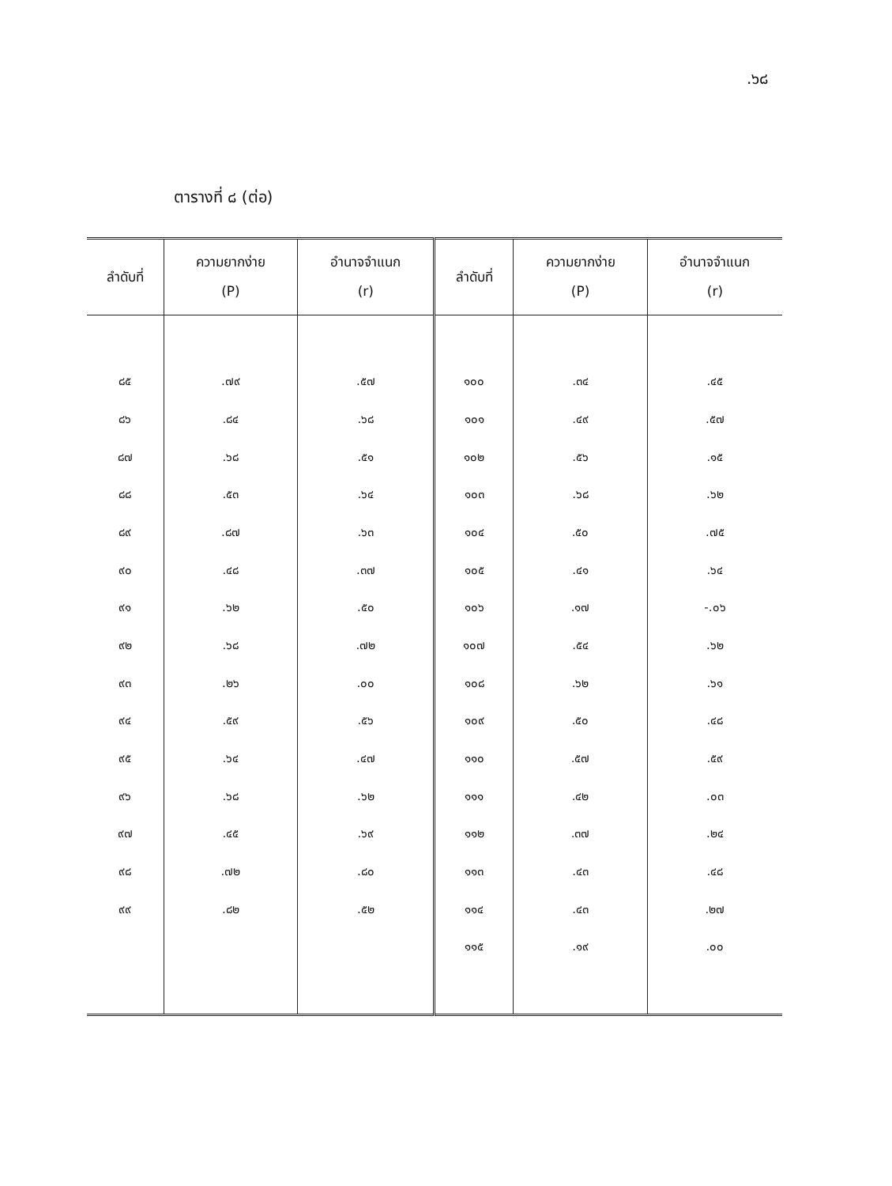.๖๘
ตารางที่ ๘ (ต่อ)
| ลำดับที่ | ความยากง่าย (P) | อำนาจจำแนก (r) | ลำดับที่ | ความยากง่าย (P) | อำนาจจำแนก (r) |
| --- | --- | --- | --- | --- | --- |
| ๘๕ | .๗๙ | .๕๗ | ๑๐๐ | .๓๔ | .๔๕ |
| ๘๖ | .๘๔ | .๖๘ | ๑๐๑ | .๔๙ | .๕๗ |
| ๘๗ | .๖๘ | .๕๑ | ๑๐๒ | .๕๖ | .๑๕ |
| ๘๘ | .๕๓ | .๖๔ | ๑๐๓ | .๖๘ | .๖๒ |
| ๘๙ | .๘๗ | .๖๓ | ๑๐๔ | .๕๐ | .๗๕ |
| ๙๐ | .๔๘ | .๓๗ | ๑๐๕ | .๔๑ | .๖๔ |
| ๙๑ | .๖๒ | .๕๐ | ๑๐๖ | .๑๗ | -.๐๖ |
| ๙๒ | .๖๘ | .๗๒ | ๑๐๗ | .๕๔ | .๖๒ |
| ๙๓ | .๒๖ | .๐๐ | ๑๐๘ | .๖๒ | .๖๑ |
| ๙๔ | .๕๙ | .๕๖ | ๑๐๙ | .๕๐ | .๔๘ |
| ๙๕ | .๖๔ | .๔๗ | ๑๑๐ | .๕๗ | .๕๙ |
| ๙๖ | .๖๘ | .๖๒ | ๑๑๑ | .๔๒ | .๐๓ |
| ๙๗ | .๔๕ | .๖๙ | ๑๑๒ | .๓๗ | .๒๔ |
| ๙๘ | .๗๒ | .๘๐ | ๑๑๓ | .๔๓ | .๔๘ |
| ๙๙ | .๘๒ | .๕๒ | ๑๑๔ | .๔๓ | .๒๗ |
| | | | ๑๑๕ | .๑๙ | .๐๐ |